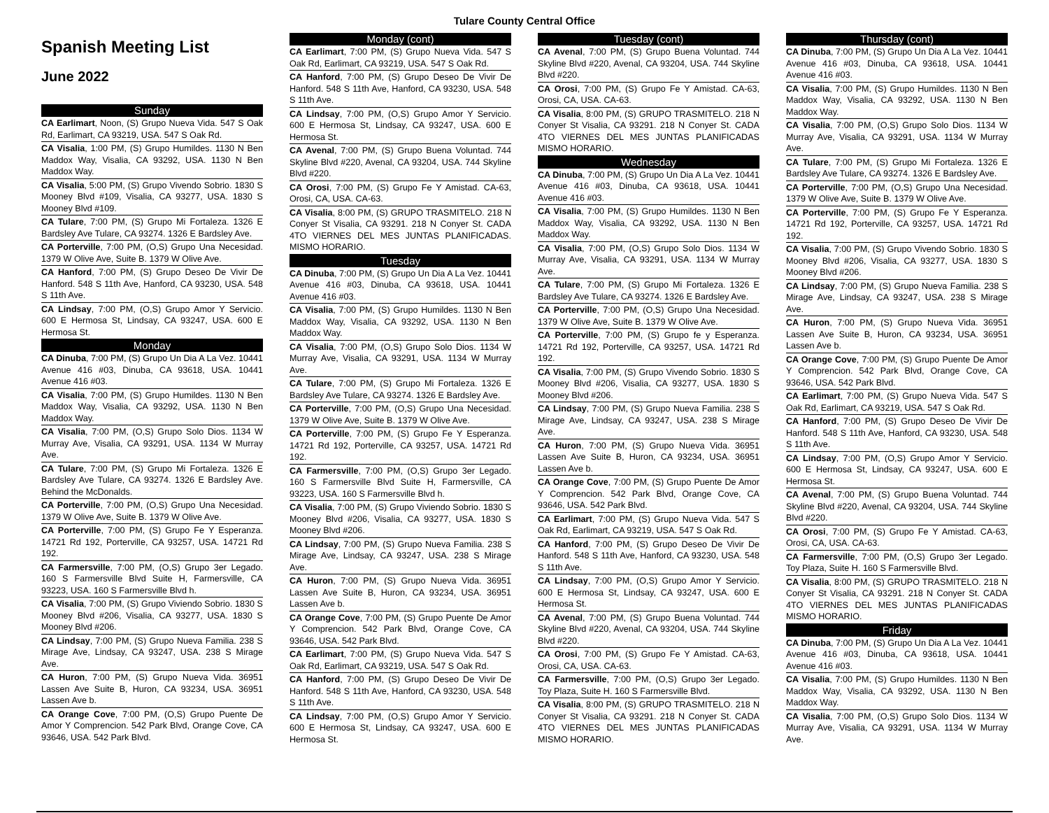Tulare County Central Office
Spanish Meeting List
June 2022
Sunday
CA Earlimart, Noon, (S) Grupo Nueva Vida. 547 S Oak Rd, Earlimart, CA 93219, USA. 547 S Oak Rd.
CA Visalia, 1:00 PM, (S) Grupo Humildes. 1130 N Ben Maddox Way, Visalia, CA 93292, USA. 1130 N Ben Maddox Way.
CA Visalia, 5:00 PM, (S) Grupo Vivendo Sobrio. 1830 S Mooney Blvd #109, Visalia, CA 93277, USA. 1830 S Mooney Blvd #109.
CA Tulare, 7:00 PM, (S) Grupo Mi Fortaleza. 1326 E Bardsley Ave Tulare, CA 93274. 1326 E Bardsley Ave.
CA Porterville, 7:00 PM, (O,S) Grupo Una Necesidad. 1379 W Olive Ave, Suite B. 1379 W Olive Ave.
CA Hanford, 7:00 PM, (S) Grupo Deseo De Vivir De Hanford. 548 S 11th Ave, Hanford, CA 93230, USA. 548 S 11th Ave.
CA Lindsay, 7:00 PM, (O,S) Grupo Amor Y Servicio. 600 E Hermosa St, Lindsay, CA 93247, USA. 600 E Hermosa St.
Monday
CA Dinuba, 7:00 PM, (S) Grupo Un Dia A La Vez. 10441 Avenue 416 #03, Dinuba, CA 93618, USA. 10441 Avenue 416 #03.
CA Visalia, 7:00 PM, (S) Grupo Humildes. 1130 N Ben Maddox Way, Visalia, CA 93292, USA. 1130 N Ben Maddox Way.
CA Visalia, 7:00 PM, (O,S) Grupo Solo Dios. 1134 W Murray Ave, Visalia, CA 93291, USA. 1134 W Murray Ave.
CA Tulare, 7:00 PM, (S) Grupo Mi Fortaleza. 1326 E Bardsley Ave Tulare, CA 93274. 1326 E Bardsley Ave. Behind the McDonalds.
CA Porterville, 7:00 PM, (O,S) Grupo Una Necesidad. 1379 W Olive Ave, Suite B. 1379 W Olive Ave.
CA Porterville, 7:00 PM, (S) Grupo Fe Y Esperanza. 14721 Rd 192, Porterville, CA 93257, USA. 14721 Rd 192.
CA Farmersville, 7:00 PM, (O,S) Grupo 3er Legado. 160 S Farmersville Blvd Suite H, Farmersville, CA 93223, USA. 160 S Farmersville Blvd h.
CA Visalia, 7:00 PM, (S) Grupo Viviendo Sobrio. 1830 S Mooney Blvd #206, Visalia, CA 93277, USA. 1830 S Mooney Blvd #206.
CA Lindsay, 7:00 PM, (S) Grupo Nueva Familia. 238 S Mirage Ave, Lindsay, CA 93247, USA. 238 S Mirage Ave.
CA Huron, 7:00 PM, (S) Grupo Nueva Vida. 36951 Lassen Ave Suite B, Huron, CA 93234, USA. 36951 Lassen Ave b.
CA Orange Cove, 7:00 PM, (O,S) Grupo Puente De Amor Y Comprencion. 542 Park Blvd, Orange Cove, CA 93646, USA. 542 Park Blvd.
Monday (cont)
CA Earlimart, 7:00 PM, (S) Grupo Nueva Vida. 547 S Oak Rd, Earlimart, CA 93219, USA. 547 S Oak Rd.
CA Hanford, 7:00 PM, (S) Grupo Deseo De Vivir De Hanford. 548 S 11th Ave, Hanford, CA 93230, USA. 548 S 11th Ave.
CA Lindsay, 7:00 PM, (O,S) Grupo Amor Y Servicio. 600 E Hermosa St, Lindsay, CA 93247, USA. 600 E Hermosa St.
CA Avenal, 7:00 PM, (S) Grupo Buena Voluntad. 744 Skyline Blvd #220, Avenal, CA 93204, USA. 744 Skyline Blvd #220.
CA Orosi, 7:00 PM, (S) Grupo Fe Y Amistad. CA-63, Orosi, CA, USA. CA-63.
CA Visalia, 8:00 PM, (S) GRUPO TRASMITELO. 218 N Conyer St Visalia, CA 93291. 218 N Conyer St. CADA 4TO VIERNES DEL MES JUNTAS PLANIFICADAS. MISMO HORARIO.
Tuesday
CA Dinuba, 7:00 PM, (S) Grupo Un Dia A La Vez. 10441 Avenue 416 #03, Dinuba, CA 93618, USA. 10441 Avenue 416 #03.
CA Visalia, 7:00 PM, (S) Grupo Humildes. 1130 N Ben Maddox Way, Visalia, CA 93292, USA. 1130 N Ben Maddox Way.
CA Visalia, 7:00 PM, (O,S) Grupo Solo Dios. 1134 W Murray Ave, Visalia, CA 93291, USA. 1134 W Murray Ave.
CA Tulare, 7:00 PM, (S) Grupo Mi Fortaleza. 1326 E Bardsley Ave Tulare, CA 93274. 1326 E Bardsley Ave.
CA Porterville, 7:00 PM, (O,S) Grupo Una Necesidad. 1379 W Olive Ave, Suite B. 1379 W Olive Ave.
CA Porterville, 7:00 PM, (S) Grupo Fe Y Esperanza. 14721 Rd 192, Porterville, CA 93257, USA. 14721 Rd 192.
CA Farmersville, 7:00 PM, (O,S) Grupo 3er Legado. 160 S Farmersville Blvd Suite H, Farmersville, CA 93223, USA. 160 S Farmersville Blvd h.
CA Visalia, 7:00 PM, (S) Grupo Viviendo Sobrio. 1830 S Mooney Blvd #206, Visalia, CA 93277, USA. 1830 S Mooney Blvd #206.
CA Lindsay, 7:00 PM, (S) Grupo Nueva Familia. 238 S Mirage Ave, Lindsay, CA 93247, USA. 238 S Mirage Ave.
CA Huron, 7:00 PM, (S) Grupo Nueva Vida. 36951 Lassen Ave Suite B, Huron, CA 93234, USA. 36951 Lassen Ave b.
CA Orange Cove, 7:00 PM, (S) Grupo Puente De Amor Y Comprencion. 542 Park Blvd, Orange Cove, CA 93646, USA. 542 Park Blvd.
CA Earlimart, 7:00 PM, (S) Grupo Nueva Vida. 547 S Oak Rd, Earlimart, CA 93219, USA. 547 S Oak Rd.
CA Hanford, 7:00 PM, (S) Grupo Deseo De Vivir De Hanford. 548 S 11th Ave, Hanford, CA 93230, USA. 548 S 11th Ave.
CA Lindsay, 7:00 PM, (O,S) Grupo Amor Y Servicio. 600 E Hermosa St, Lindsay, CA 93247, USA. 600 E Hermosa St.
Tuesday (cont)
CA Avenal, 7:00 PM, (S) Grupo Buena Voluntad. 744 Skyline Blvd #220, Avenal, CA 93204, USA. 744 Skyline Blvd #220.
CA Orosi, 7:00 PM, (S) Grupo Fe Y Amistad. CA-63, Orosi, CA, USA. CA-63.
CA Visalia, 8:00 PM, (S) GRUPO TRASMITELO. 218 N Conyer St Visalia, CA 93291. 218 N Conyer St. CADA 4TO VIERNES DEL MES JUNTAS PLANIFICADAS MISMO HORARIO.
Wednesday
CA Dinuba, 7:00 PM, (S) Grupo Un Dia A La Vez. 10441 Avenue 416 #03, Dinuba, CA 93618, USA. 10441 Avenue 416 #03.
CA Visalia, 7:00 PM, (S) Grupo Humildes. 1130 N Ben Maddox Way, Visalia, CA 93292, USA. 1130 N Ben Maddox Way.
CA Visalia, 7:00 PM, (O,S) Grupo Solo Dios. 1134 W Murray Ave, Visalia, CA 93291, USA. 1134 W Murray Ave.
CA Tulare, 7:00 PM, (S) Grupo Mi Fortaleza. 1326 E Bardsley Ave Tulare, CA 93274. 1326 E Bardsley Ave.
CA Porterville, 7:00 PM, (O,S) Grupo Una Necesidad. 1379 W Olive Ave, Suite B. 1379 W Olive Ave.
CA Porterville, 7:00 PM, (S) Grupo fe y Esperanza. 14721 Rd 192, Porterville, CA 93257, USA. 14721 Rd 192.
CA Visalia, 7:00 PM, (S) Grupo Vivendo Sobrio. 1830 S Mooney Blvd #206, Visalia, CA 93277, USA. 1830 S Mooney Blvd #206.
CA Lindsay, 7:00 PM, (S) Grupo Nueva Familia. 238 S Mirage Ave, Lindsay, CA 93247, USA. 238 S Mirage Ave.
CA Huron, 7:00 PM, (S) Grupo Nueva Vida. 36951 Lassen Ave Suite B, Huron, CA 93234, USA. 36951 Lassen Ave b.
CA Orange Cove, 7:00 PM, (S) Grupo Puente De Amor Y Comprencion. 542 Park Blvd, Orange Cove, CA 93646, USA. 542 Park Blvd.
CA Earlimart, 7:00 PM, (S) Grupo Nueva Vida. 547 S Oak Rd, Earlimart, CA 93219, USA. 547 S Oak Rd.
CA Hanford, 7:00 PM, (S) Grupo Deseo De Vivir De Hanford. 548 S 11th Ave, Hanford, CA 93230, USA. 548 S 11th Ave.
CA Lindsay, 7:00 PM, (O,S) Grupo Amor Y Servicio. 600 E Hermosa St, Lindsay, CA 93247, USA. 600 E Hermosa St.
CA Avenal, 7:00 PM, (S) Grupo Buena Voluntad. 744 Skyline Blvd #220, Avenal, CA 93204, USA. 744 Skyline Blvd #220.
CA Orosi, 7:00 PM, (S) Grupo Fe Y Amistad. CA-63, Orosi, CA, USA. CA-63.
CA Farmersville, 7:00 PM, (O,S) Grupo 3er Legado. Toy Plaza, Suite H. 160 S Farmersville Blvd.
CA Visalia, 8:00 PM, (S) GRUPO TRASMITELO. 218 N Conyer St Visalia, CA 93291. 218 N Conyer St. CADA 4TO VIERNES DEL MES JUNTAS PLANIFICADAS MISMO HORARIO.
Thursday (cont)
CA Dinuba, 7:00 PM, (S) Grupo Un Dia A La Vez. 10441 Avenue 416 #03, Dinuba, CA 93618, USA. 10441 Avenue 416 #03.
CA Visalia, 7:00 PM, (S) Grupo Humildes. 1130 N Ben Maddox Way, Visalia, CA 93292, USA. 1130 N Ben Maddox Way.
CA Visalia, 7:00 PM, (O,S) Grupo Solo Dios. 1134 W Murray Ave, Visalia, CA 93291, USA. 1134 W Murray Ave.
CA Tulare, 7:00 PM, (S) Grupo Mi Fortaleza. 1326 E Bardsley Ave Tulare, CA 93274. 1326 E Bardsley Ave.
CA Porterville, 7:00 PM, (O,S) Grupo Una Necesidad. 1379 W Olive Ave, Suite B. 1379 W Olive Ave.
CA Porterville, 7:00 PM, (S) Grupo Fe Y Esperanza. 14721 Rd 192, Porterville, CA 93257, USA. 14721 Rd 192.
CA Visalia, 7:00 PM, (S) Grupo Vivendo Sobrio. 1830 S Mooney Blvd #206, Visalia, CA 93277, USA. 1830 S Mooney Blvd #206.
CA Lindsay, 7:00 PM, (S) Grupo Nueva Familia. 238 S Mirage Ave, Lindsay, CA 93247, USA. 238 S Mirage Ave.
CA Huron, 7:00 PM, (S) Grupo Nueva Vida. 36951 Lassen Ave Suite B, Huron, CA 93234, USA. 36951 Lassen Ave b.
CA Orange Cove, 7:00 PM, (S) Grupo Puente De Amor Y Comprencion. 542 Park Blvd, Orange Cove, CA 93646, USA. 542 Park Blvd.
CA Earlimart, 7:00 PM, (S) Grupo Nueva Vida. 547 S Oak Rd, Earlimart, CA 93219, USA. 547 S Oak Rd.
CA Hanford, 7:00 PM, (S) Grupo Deseo De Vivir De Hanford. 548 S 11th Ave, Hanford, CA 93230, USA. 548 S 11th Ave.
CA Lindsay, 7:00 PM, (O,S) Grupo Amor Y Servicio. 600 E Hermosa St, Lindsay, CA 93247, USA. 600 E Hermosa St.
CA Avenal, 7:00 PM, (S) Grupo Buena Voluntad. 744 Skyline Blvd #220, Avenal, CA 93204, USA. 744 Skyline Blvd #220.
CA Orosi, 7:00 PM, (S) Grupo Fe Y Amistad. CA-63, Orosi, CA, USA. CA-63.
CA Farmersville, 7:00 PM, (O,S) Grupo 3er Legado. Toy Plaza, Suite H. 160 S Farmersville Blvd.
CA Visalia, 8:00 PM, (S) GRUPO TRASMITELO. 218 N Conyer St Visalia, CA 93291. 218 N Conyer St. CADA 4TO VIERNES DEL MES JUNTAS PLANIFICADAS MISMO HORARIO.
Friday
CA Dinuba, 7:00 PM, (S) Grupo Un Dia A La Vez. 10441 Avenue 416 #03, Dinuba, CA 93618, USA. 10441 Avenue 416 #03.
CA Visalia, 7:00 PM, (S) Grupo Humildes. 1130 N Ben Maddox Way, Visalia, CA 93292, USA. 1130 N Ben Maddox Way.
CA Visalia, 7:00 PM, (O,S) Grupo Solo Dios. 1134 W Murray Ave, Visalia, CA 93291, USA. 1134 W Murray Ave.